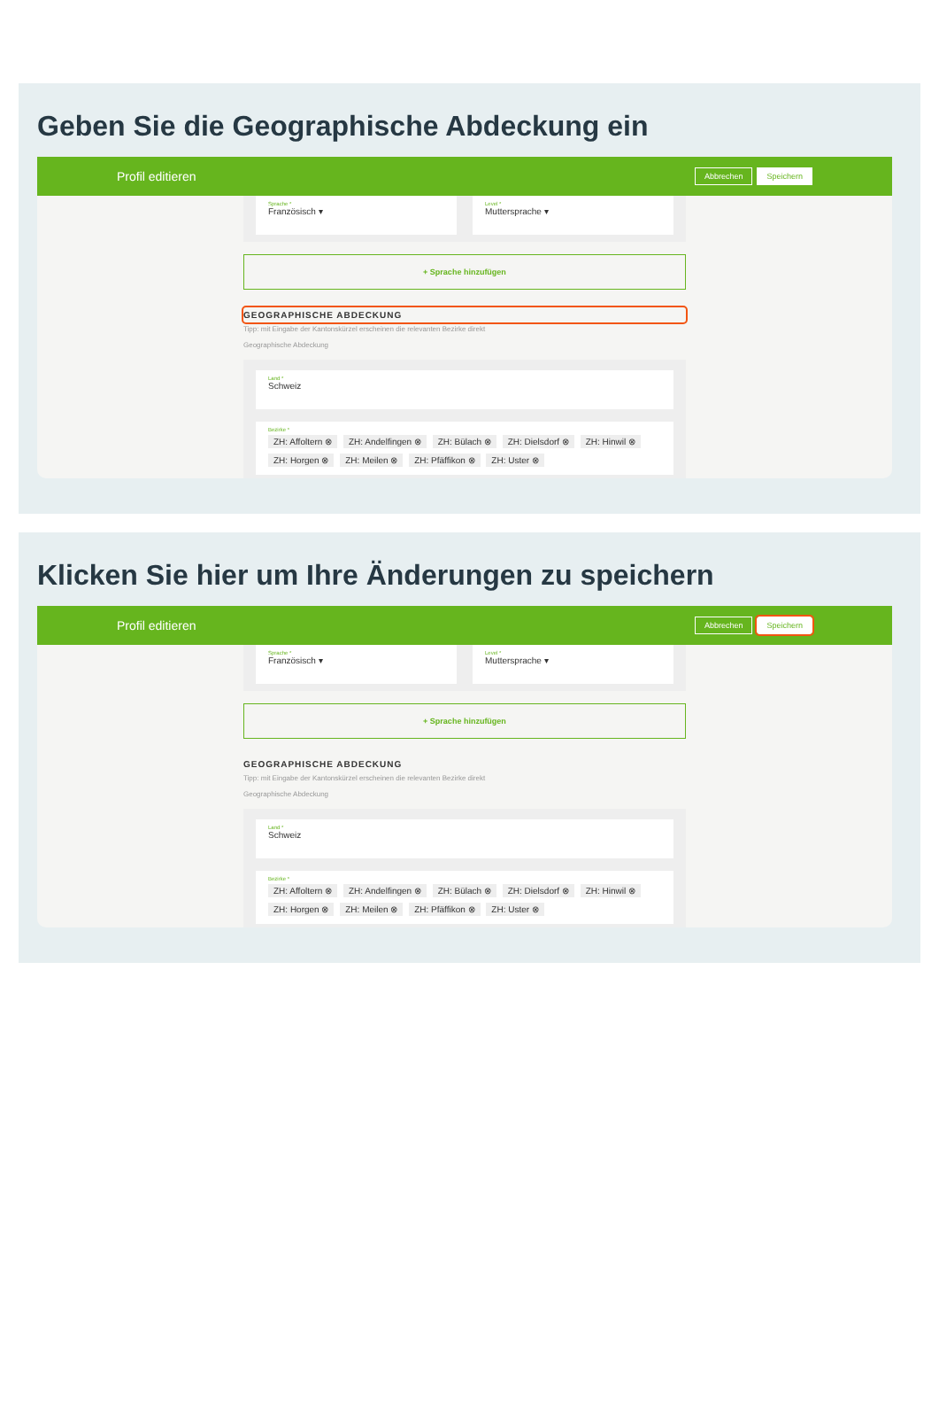Geben Sie die Geographische Abdeckung ein
Profil editieren
Abbrechen Speichern
Sprache *
Französisch ▾
Level *
Muttersprache ▾
+ Sprache hinzufügen
GEOGRAPHISCHE ABDECKUNG
Tipp: mit Eingabe der Kantonskürzel erscheinen die relevanten Bezirke direkt
Geographische Abdeckung
Land *
Schweiz
Bezirke *
ZH: Affoltern ⊗ ZH: Andelfingen ⊗ ZH: Bülach ⊗ ZH: Dielsdorf ⊗ ZH: Hinwil ⊗ ZH: Horgen ⊗ ZH: Meilen ⊗ ZH: Pfäffikon ⊗ ZH: Uster ⊗
Klicken Sie hier um Ihre Änderungen zu speichern
Profil editieren
Abbrechen Speichern
Sprache *
Französisch ▾
Level *
Muttersprache ▾
+ Sprache hinzufügen
GEOGRAPHISCHE ABDECKUNG
Tipp: mit Eingabe der Kantonskürzel erscheinen die relevanten Bezirke direkt
Geographische Abdeckung
Land *
Schweiz
Bezirke *
ZH: Affoltern ⊗ ZH: Andelfingen ⊗ ZH: Bülach ⊗ ZH: Dielsdorf ⊗ ZH: Hinwil ⊗ ZH: Horgen ⊗ ZH: Meilen ⊗ ZH: Pfäffikon ⊗ ZH: Uster ⊗